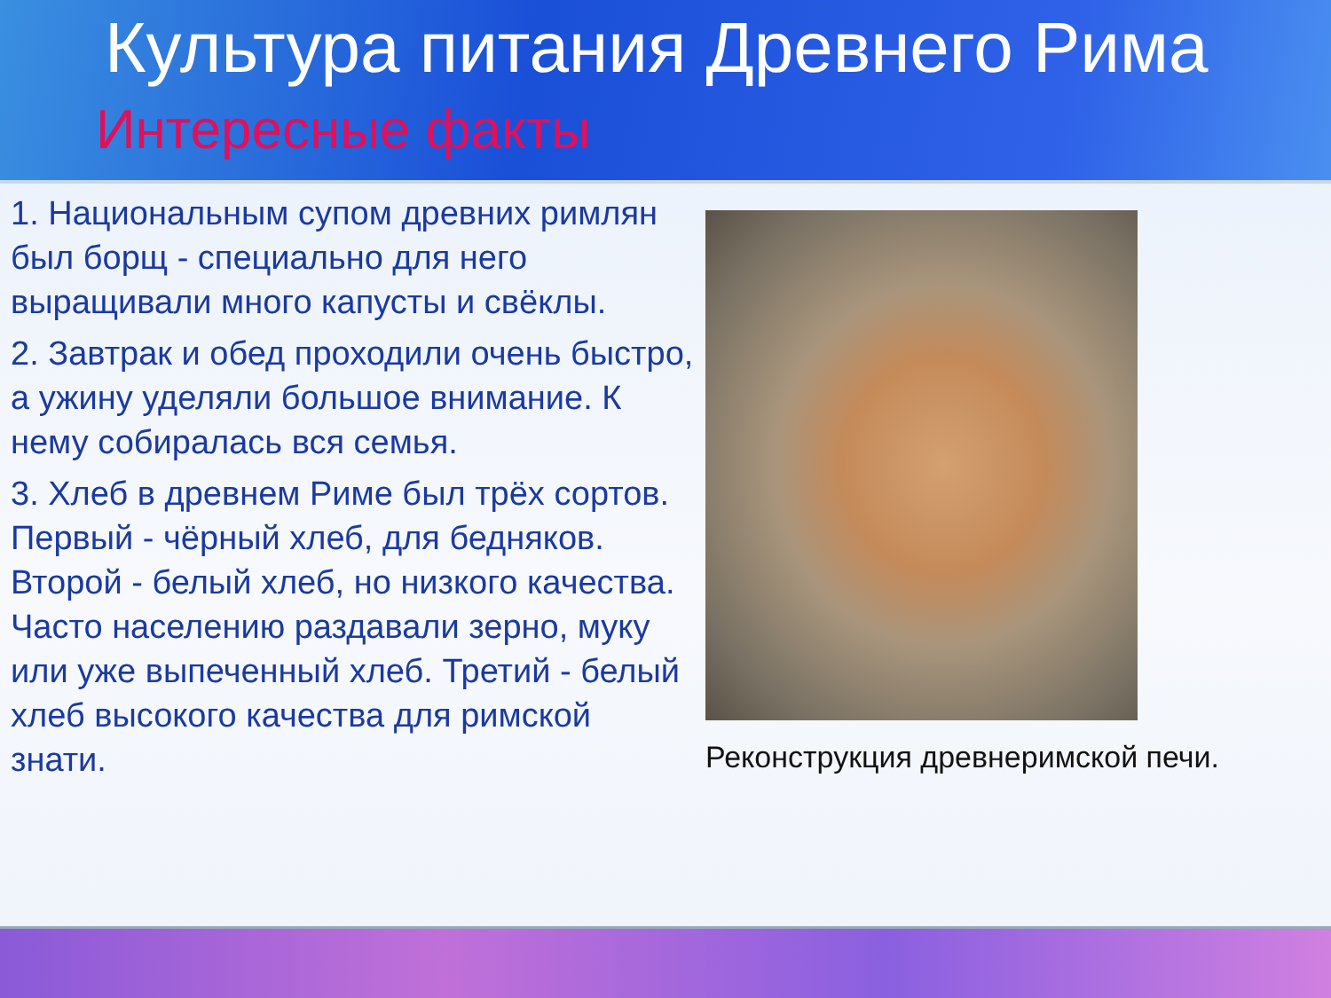Культура питания Древнего Рима
Интересные факты
1. Национальным супом древних римлян был борщ - специально для него выращивали много капусты и свёклы.
2. Завтрак и обед проходили очень быстро, а ужину уделяли большое внимание. К нему собиралась вся семья.
3. Хлеб в древнем Риме был трёх сортов. Первый - чёрный хлеб, для бедняков. Второй - белый хлеб, но низкого качества. Часто населению раздавали зерно, муку или уже выпеченный хлеб. Третий - белый хлеб высокого качества для римской знати.
Реконструкция древнеримской печи.